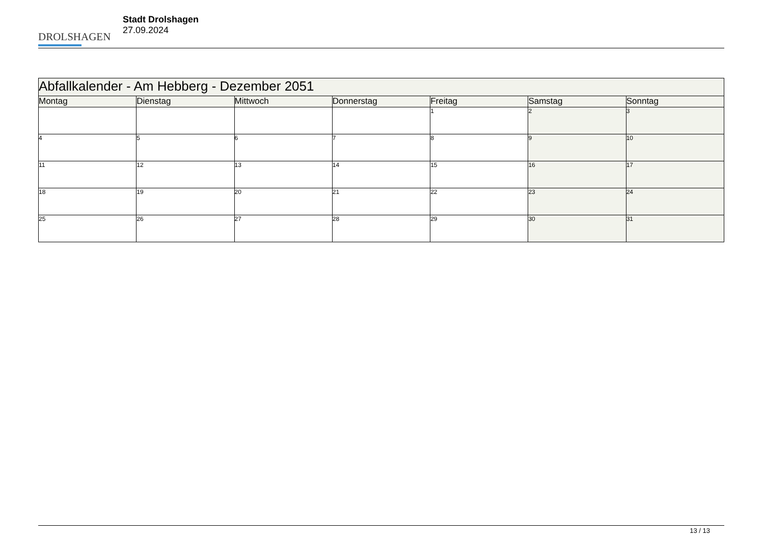DROLSHAGEN
Stadt Drolshagen
27.09.2024
| Abfallkalender - Am Hebberg - Dezember 2051 | | | | | | |
| Montag | Dienstag | Mittwoch | Donnerstag | Freitag | Samstag | Sonntag |
| | | | | 1 | 2 | 3 |
| 4 | 5 | 6 | 7 | 8 | 9 | 10 |
| 11 | 12 | 13 | 14 | 15 | 16 | 17 |
| 18 | 19 | 20 | 21 | 22 | 23 | 24 |
| 25 | 26 | 27 | 28 | 29 | 30 | 31 |
13 / 13